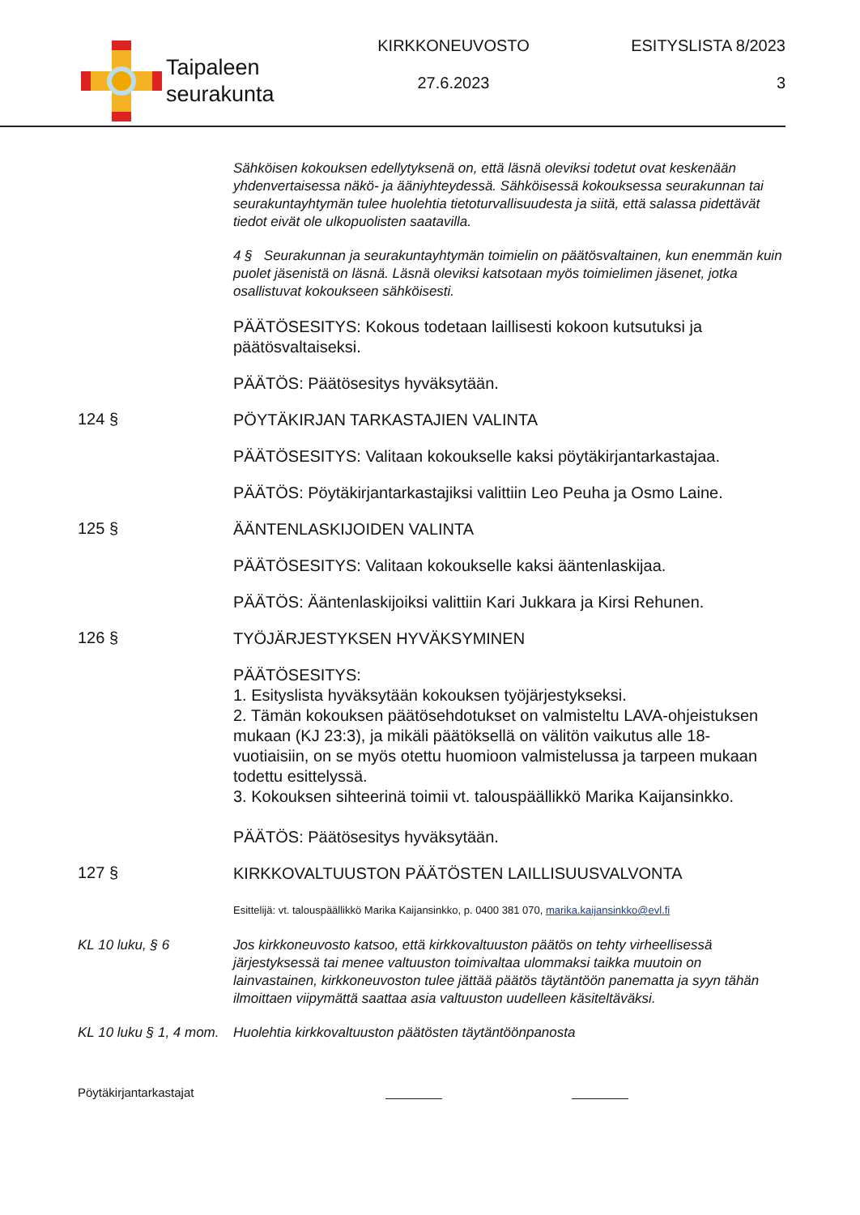Taipaleen
seurakunta
KIRKKONEUVOSTO
27.6.2023
ESITYSLISTA 8/2023
3
Sähköisen kokouksen edellytyksenä on, että läsnä oleviksi todetut ovat keskenään yhdenvertaisessa näkö- ja ääniyhteydessä. Sähköisessä kokouksessa seurakunnan tai seurakuntayhtymän tulee huolehtia tietoturvallisuudesta ja siitä, että salassa pidettävät tiedot eivät ole ulkopuolisten saatavilla.
4 § Seurakunnan ja seurakuntayhtymän toimielin on päätösvaltainen, kun enemmän kuin puolet jäsenistä on läsnä. Läsnä oleviksi katsotaan myös toimielimen jäsenet, jotka osallistuvat kokoukseen sähköisesti.
PÄÄTÖSESITYS: Kokous todetaan laillisesti kokoon kutsutuksi ja päätösvaltaiseksi.
PÄÄTÖS: Päätösesitys hyväksytään.
124 §
PÖYTÄKIRJAN TARKASTAJIEN VALINTA
PÄÄTÖSESITYS: Valitaan kokoukselle kaksi pöytäkirjantarkastajaa.
PÄÄTÖS: Pöytäkirjantarkastajiksi valittiin Leo Peuha ja Osmo Laine.
125 §
ÄÄNTENLASKIJOIDEN VALINTA
PÄÄTÖSESITYS: Valitaan kokoukselle kaksi ääntenlaskijaa.
PÄÄTÖS: Ääntenlaskijoiksi valittiin Kari Jukkara ja Kirsi Rehunen.
126 §
TYÖJÄRJESTYKSEN HYVÄKSYMINEN
PÄÄTÖSESITYS:
1. Esityslista hyväksytään kokouksen työjärjestykseksi.
2. Tämän kokouksen päätösehdotukset on valmisteltu LAVA-ohjeistuksen mukaan (KJ 23:3), ja mikäli päätöksellä on välitön vaikutus alle 18-vuotiaisiin, on se myös otettu huomioon valmistelussa ja tarpeen mukaan todettu esittelyssä.
3. Kokouksen sihteerinä toimii vt. talouspäällikkö Marika Kaijansinkko.
PÄÄTÖS: Päätösesitys hyväksytään.
127 §
KIRKKOVALTUUSTON PÄÄTÖSTEN LAILLISUUSVALVONTA
Esittelijä: vt. talouspäällikkö Marika Kaijansinkko, p. 0400 381 070, marika.kaijansinkko@evl.fi
KL 10 luku, § 6
Jos kirkkoneuvosto katsoo, että kirkkovaltuuston päätös on tehty virheellisessä järjestyksessä tai menee valtuuston toimivaltaa ulommaksi taikka muutoin on lainvastainen, kirkkoneuvoston tulee jättää päätös täytäntöön panematta ja syyn tähän ilmoittaen viipymättä saattaa asia valtuuston uudelleen käsiteltäväksi.
KL 10 luku § 1, 4 mom.
Huolehtia kirkkovaltuuston päätösten täytäntöönpanosta
Pöytäkirjantarkastajat